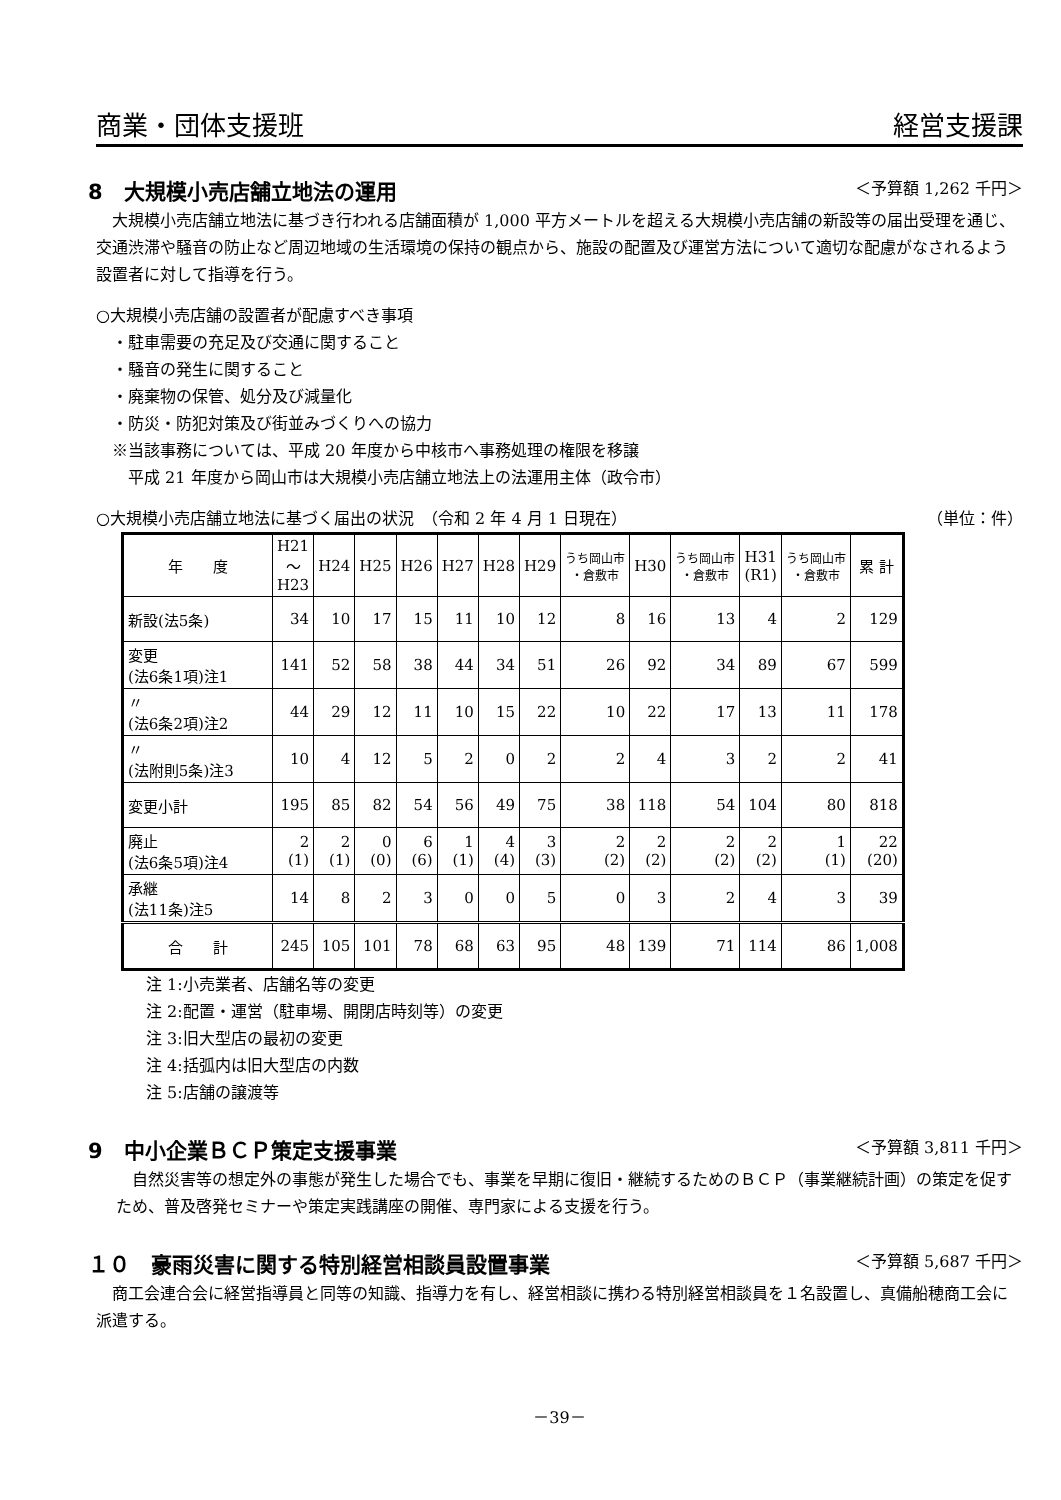商業・団体支援班 経営支援課
8　大規模小売店舗立地法の運用 ＜予算額 1,262 千円＞
大規模小売店舗立地法に基づき行われる店舗面積が 1,000 平方メートルを超える大規模小売店舗の新設等の届出受理を通じ、交通渋滞や騒音の防止など周辺地域の生活環境の保持の観点から、施設の配置及び運営方法について適切な配慮がなされるよう設置者に対して指導を行う。
○大規模小売店舗の設置者が配慮すべき事項
　・駐車需要の充足及び交通に関すること
　・騒音の発生に関すること
　・廃棄物の保管、処分及び減量化
　・防災・防犯対策及び街並みづくりへの協力
　※当該事務については、平成 20 年度から中核市へ事務処理の権限を移譲
　　平成 21 年度から岡山市は大規模小売店舗立地法上の法運用主体（政令市）
○大規模小売店舗立地法に基づく届出の状況　（令和 2 年 4 月 1 日現在） （単位：件）
| 年 度 | H21 ～ H23 | H24 | H25 | H26 | H27 | H28 | H29 | うち岡山市 ・倉敷市 | H30 | うち岡山市 ・倉敷市 | H31 (R1) | うち岡山市 ・倉敷市 | 累 計 |
| --- | --- | --- | --- | --- | --- | --- | --- | --- | --- | --- | --- | --- | --- |
| 新設(法5条) | 34 | 10 | 17 | 15 | 11 | 10 | 12 | 8 | 16 | 13 | 4 | 2 | 129 |
| 変更 (法6条1項)注1 | 141 | 52 | 58 | 38 | 44 | 34 | 51 | 26 | 92 | 34 | 89 | 67 | 599 |
| 〃 (法6条2項)注2 | 44 | 29 | 12 | 11 | 10 | 15 | 22 | 10 | 22 | 17 | 13 | 11 | 178 |
| 〃 (法附則5条)注3 | 10 | 4 | 12 | 5 | 2 | 0 | 2 | 2 | 4 | 3 | 2 | 2 | 41 |
| 変更小計 | 195 | 85 | 82 | 54 | 56 | 49 | 75 | 38 | 118 | 54 | 104 | 80 | 818 |
| 廃止 (法6条5項)注4 | 2 (1) | 2 (1) | 0 (0) | 6 (6) | 1 (1) | 4 (4) | 3 (3) | 2 (2) | 2 (2) | 2 (2) | 2 (2) | 1 (1) | 22 (20) |
| 承継 (法11条)注5 | 14 | 8 | 2 | 3 | 0 | 0 | 5 | 0 | 3 | 2 | 4 | 3 | 39 |
| 合 計 | 245 | 105 | 101 | 78 | 68 | 63 | 95 | 48 | 139 | 71 | 114 | 86 | 1,008 |
注 1:小売業者、店舗名等の変更
注 2:配置・運営（駐車場、開閉店時刻等）の変更
注 3:旧大型店の最初の変更
注 4:括弧内は旧大型店の内数
注 5:店舗の譲渡等
9　中小企業ＢＣＰ策定支援事業 ＜予算額 3,811 千円＞
自然災害等の想定外の事態が発生した場合でも、事業を早期に復旧・継続するためのＢＣＰ（事業継続計画）の策定を促すため、普及啓発セミナーや策定実践講座の開催、専門家による支援を行う。
１０　豪雨災害に関する特別経営相談員設置事業 ＜予算額 5,687 千円＞
商工会連合会に経営指導員と同等の知識、指導力を有し、経営相談に携わる特別経営相談員を１名設置し、真備船穂商工会に派遣する。
－39－